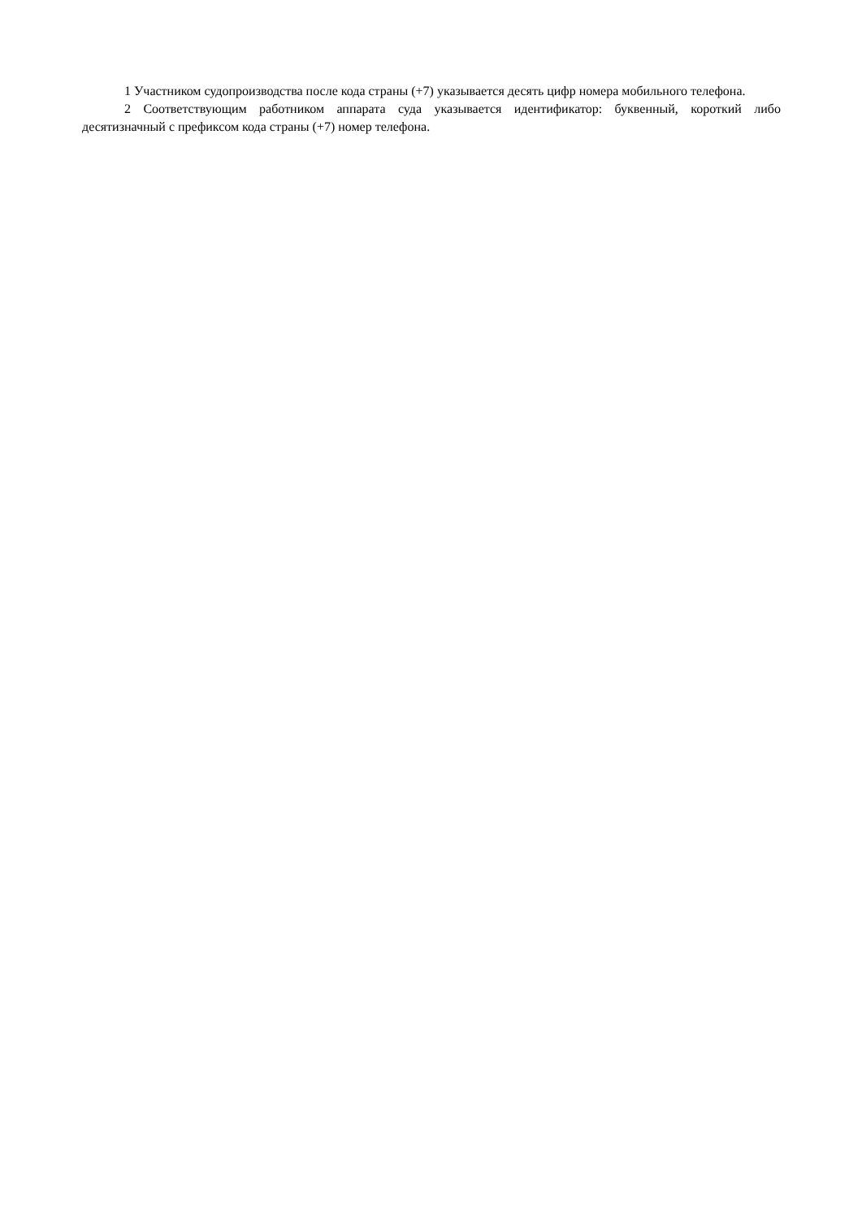1 Участником судопроизводства после кода страны (+7) указывается десять цифр номера мобильного телефона.
2 Соответствующим работником аппарата суда указывается идентификатор: буквенный, короткий либо десятизначный с префиксом кода страны (+7) номер телефона.